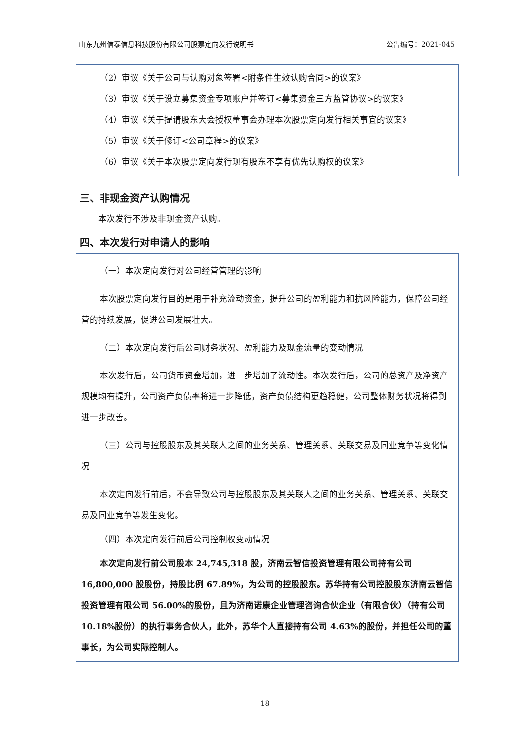山东九州信泰信息科技股份有限公司股票定向发行说明书 公告编号：2021-045
（2）审议《关于公司与认购对象签署<附条件生效认购合同>的议案》
（3）审议《关于设立募集资金专项账户并签订<募集资金三方监管协议>的议案》
（4）审议《关于提请股东大会授权董事会办理本次股票定向发行相关事宜的议案》
（5）审议《关于修订<公司章程>的议案》
（6）审议《关于本次股票定向发行现有股东不享有优先认购权的议案》
三、非现金资产认购情况
本次发行不涉及非现金资产认购。
四、本次发行对申请人的影响
（一）本次定向发行对公司经营管理的影响
本次股票定向发行目的是用于补充流动资金，提升公司的盈利能力和抗风险能力，保障公司经营的持续发展，促进公司发展壮大。
（二）本次定向发行后公司财务状况、盈利能力及现金流量的变动情况
本次发行后，公司货币资金增加，进一步增加了流动性。本次发行后，公司的总资产及净资产规模均有提升，公司资产负债率将进一步降低，资产负债结构更趋稳健，公司整体财务状况将得到进一步改善。
（三）公司与控股股东及其关联人之间的业务关系、管理关系、关联交易及同业竞争等变化情况
本次定向发行前后，不会导致公司与控股股东及其关联人之间的业务关系、管理关系、关联交易及同业竞争等发生变化。
（四）本次定向发行前后公司控制权变动情况
本次定向发行前公司股本 24,745,318 股，济南云智信投资管理有限公司持有公司16,800,000 股股份，持股比例 67.89%，为公司的控股股东。苏华持有公司控股股东济南云智信投资管理有限公司 56.00%的股份，且为济南诺康企业管理咨询合伙企业（有限合伙）（持有公司 10.18%股份）的执行事务合伙人，此外，苏华个人直接持有公司 4.63%的股份，并担任公司的董事长，为公司实际控制人。
18